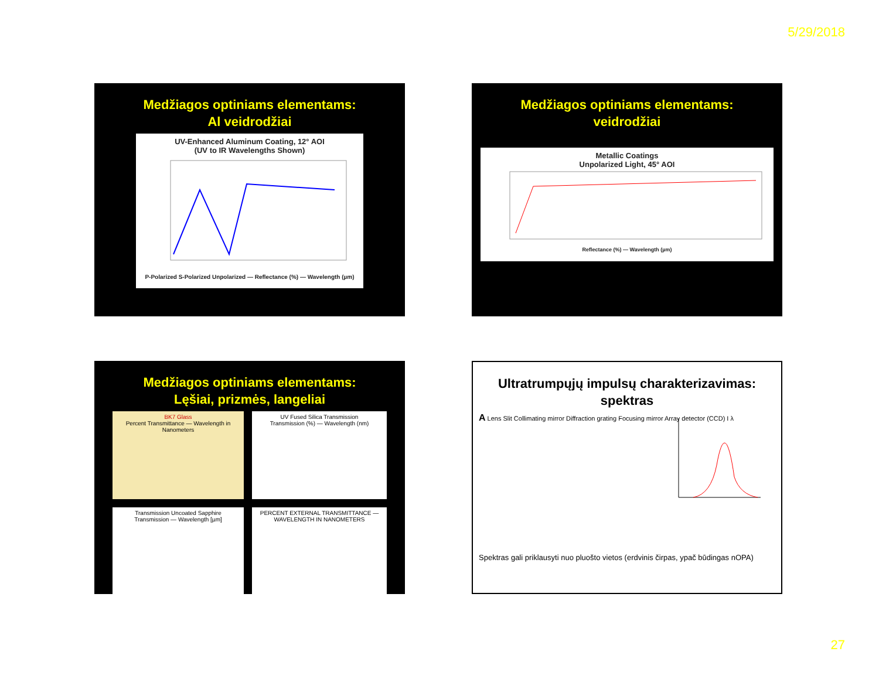5/29/2018
Medžiagos optiniams elementams:
Al veidrodžiai
UV-Enhanced Aluminum Coating, 12° AOI
(UV to IR Wavelengths Shown)
P-Polarized S-Polarized Unpolarized — Reflectance (%) — Wavelength (µm)
Medžiagos optiniams elementams:
veidrodžiai
Metallic Coatings
Unpolarized Light, 45° AOI
Reflectance (%) — Wavelength (µm)
Medžiagos optiniams elementams:
Lęšiai, prizmės, langeliai
BK7 Glass
Percent Transmittance — Wavelength in Nanometers
UV Fused Silica Transmission
Transmission (%) — Wavelength (nm)
Transmission Uncoated Sapphire
Transmission — Wavelength [µm]
PERCENT EXTERNAL TRANSMITTANCE — WAVELENGTH IN NANOMETERS
Ultratrumpųjų impulsų charakterizavimas:
spektras
A Lens Slit Collimating mirror Diffraction grating Focusing mirror Array detector (CCD) I λ
Spektras gali priklausyti nuo pluošto vietos (erdvinis čirpas, ypač būdingas nOPA)
27